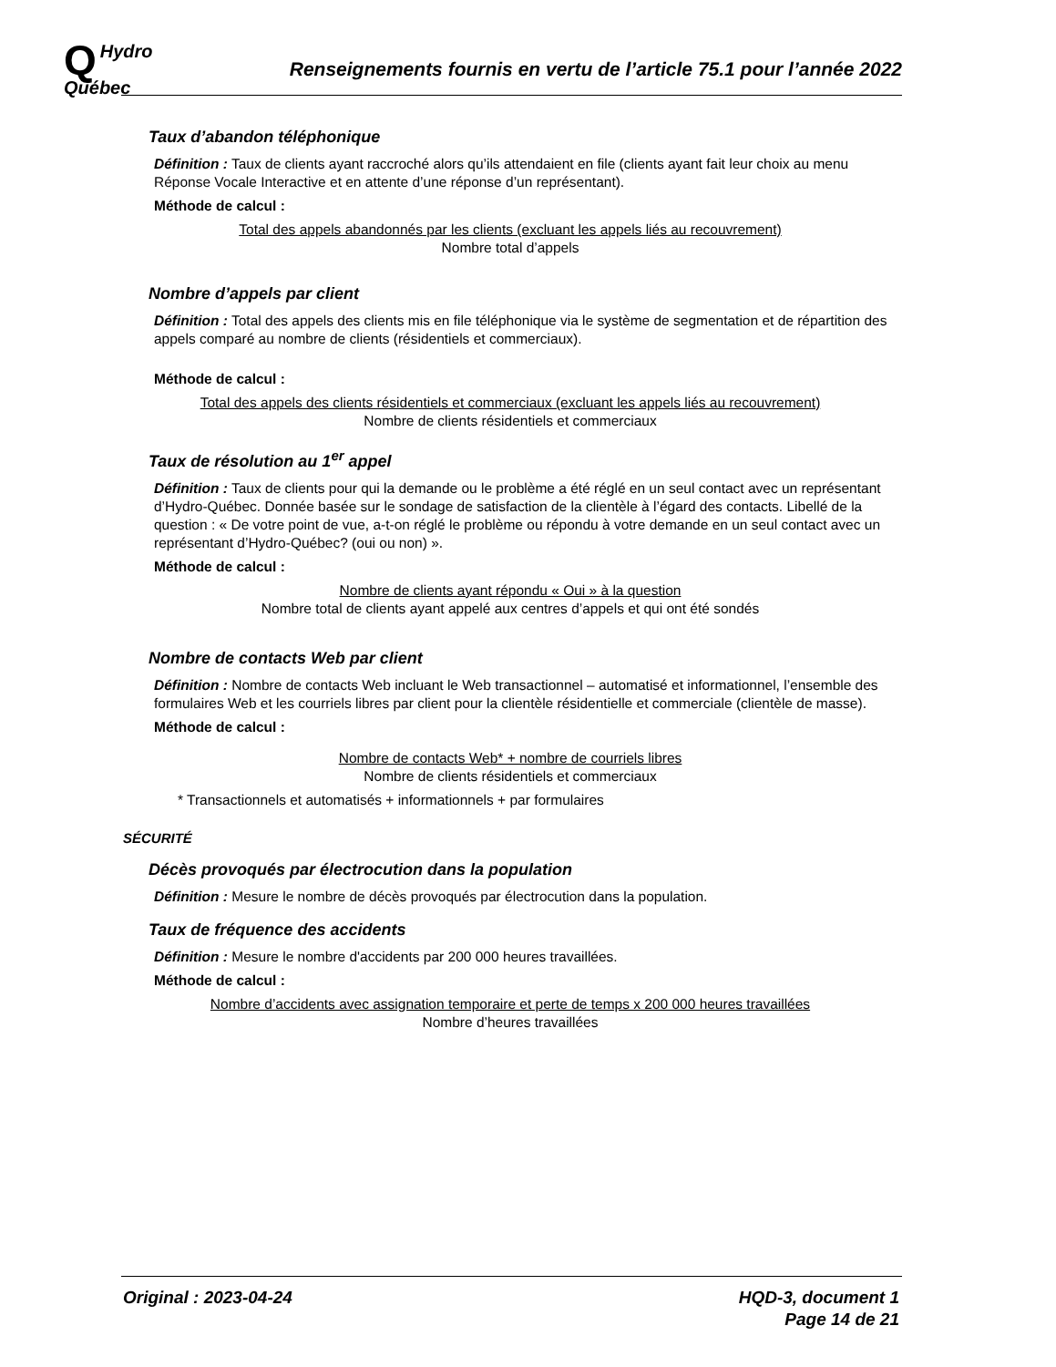QHydro
Québec
Renseignements fournis en vertu de l’article 75.1 pour l’année 2022
Taux d’abandon téléphonique
Définition : Taux de clients ayant raccroché alors qu’ils attendaient en file (clients ayant fait leur choix au menu Réponse Vocale Interactive et en attente d’une réponse d’un représentant).
Méthode de calcul :
Total des appels abandonnés par les clients (excluant les appels liés au recouvrement)
Nombre total d’appels
Nombre d’appels par client
Définition : Total des appels des clients mis en file téléphonique via le système de segmentation et de répartition des appels comparé au nombre de clients (résidentiels et commerciaux).
Méthode de calcul :
Total des appels des clients résidentiels et commerciaux (excluant les appels liés au recouvrement)
Nombre de clients résidentiels et commerciaux
Taux de résolution au 1<sup>er</sup> appel
Définition : Taux de clients pour qui la demande ou le problème a été réglé en un seul contact avec un représentant d’Hydro-Québec. Donnée basée sur le sondage de satisfaction de la clientèle à l’égard des contacts. Libellé de la question : « De votre point de vue, a-t-on réglé le problème ou répondu à votre demande en un seul contact avec un représentant d’Hydro-Québec? (oui ou non) ».
Méthode de calcul :
Nombre de clients ayant répondu « Oui » à la question
Nombre total de clients ayant appelé aux centres d’appels et qui ont été sondés
Nombre de contacts Web par client
Définition : Nombre de contacts Web incluant le Web transactionnel – automatisé et informationnel, l’ensemble des formulaires Web et les courriels libres par client pour la clientèle résidentielle et commerciale (clientèle de masse).
Méthode de calcul :
Nombre de contacts Web* + nombre de courriels libres
Nombre de clients résidentiels et commerciaux
* Transactionnels et automatisés + informationnels + par formulaires
SÉCURITÉ
Décès provoqués par électrocution dans la population
Définition : Mesure le nombre de décès provoqués par électrocution dans la population.
Taux de fréquence des accidents
Définition : Mesure le nombre d'accidents par 200 000 heures travaillées.
Méthode de calcul :
Nombre d’accidents avec assignation temporaire et perte de temps x 200 000 heures travaillées
Nombre d’heures travaillées
Original : 2023-04-24 HQD-3, document 1
Page 14 de 21